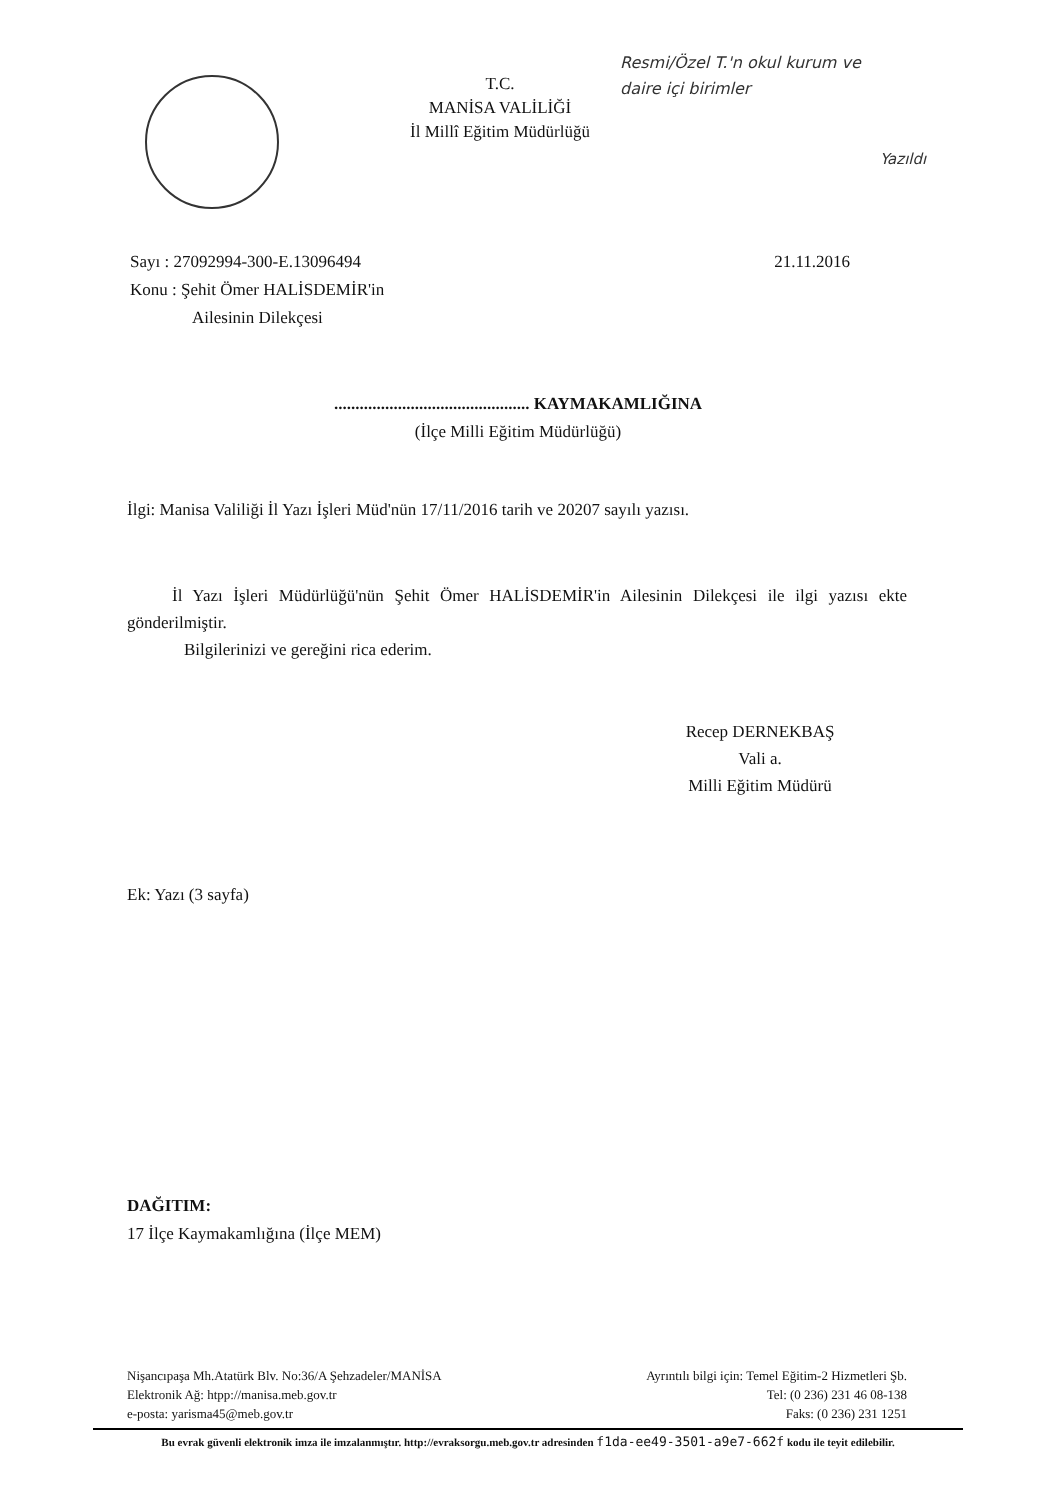T.C.
MANİSA VALİLİĞİ
İl Millî Eğitim Müdürlüğü
Resmi/Özel T.'n okul kurum ve
daire içi birimler
Yazıldı
Sayı : 27092994-300-E.13096494 21.11.2016
Konu : Şehit Ömer HALİSDEMİR'in
Ailesinin Dilekçesi
.............................................. KAYMAKAMLIĞINA
(İlçe Milli Eğitim Müdürlüğü)
İlgi: Manisa Valiliği İl Yazı İşleri Müd'nün 17/11/2016 tarih ve 20207 sayılı yazısı.
İl Yazı İşleri Müdürlüğü'nün Şehit Ömer HALİSDEMİR'in Ailesinin Dilekçesi ile ilgi yazısı ekte gönderilmiştir.
Bilgilerinizi ve gereğini rica ederim.
Recep DERNEKBAŞ
Vali a.
Milli Eğitim Müdürü
Ek: Yazı (3 sayfa)
DAĞITIM:
17 İlçe Kaymakamlığına (İlçe MEM)
Nişancıpaşa Mh.Atatürk Blv. No:36/A Şehzadeler/MANİSA
Elektronik Ağ: htpp://manisa.meb.gov.tr
e-posta: yarisma45@meb.gov.tr
Ayrıntılı bilgi için: Temel Eğitim-2 Hizmetleri Şb.
Tel: (0 236) 231 46 08-138
Faks: (0 236) 231 1251
Bu evrak güvenli elektronik imza ile imzalanmıştır. http://evraksorgu.meb.gov.tr adresinden f1da-ee49-3501-a9e7-662f kodu ile teyit edilebilir.